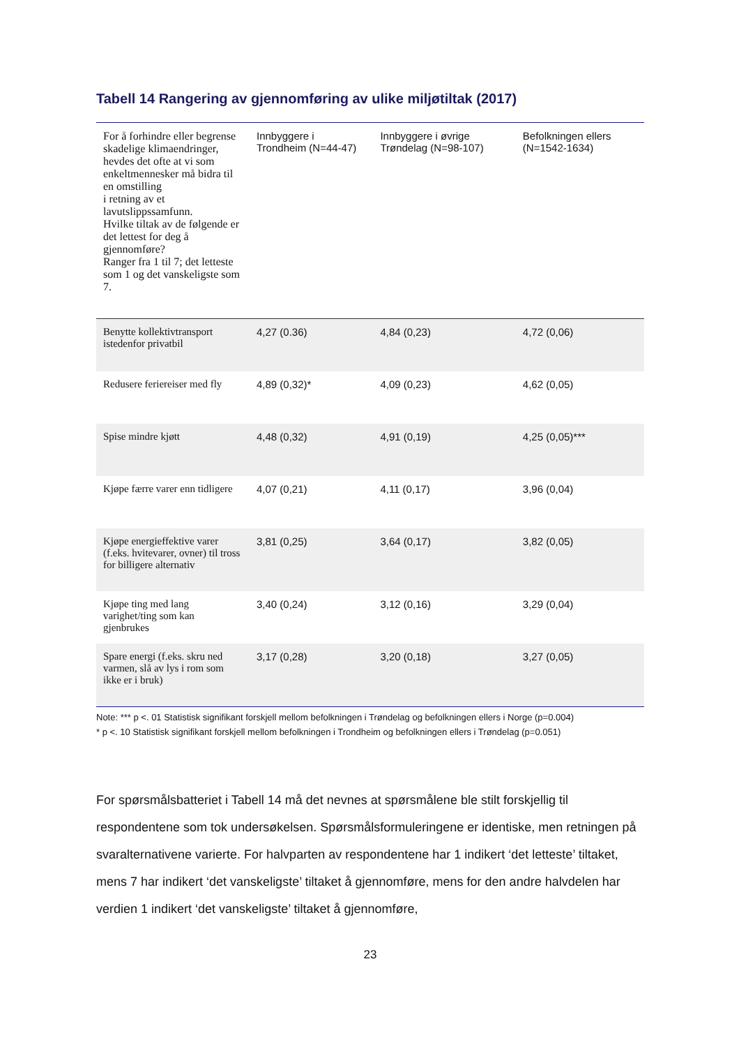Tabell 14 Rangering av gjennomføring av ulike miljøtiltak (2017)
| For å forhindre eller begrense skadelige klimaendringer, hevdes det ofte at vi som enkeltmennesker må bidra til en omstilling i retning av et lavutslippssamfunn. Hvilke tiltak av de følgende er det lettest for deg å gjennomføre? Ranger fra 1 til 7; det letteste som 1 og det vanskeligste som 7. | Innbyggere i Trondheim (N=44-47) | Innbyggere i øvrige Trøndelag (N=98-107) | Befolkningen ellers (N=1542-1634) |
| --- | --- | --- | --- |
| Benytte kollektivtransport istedenfor privatbil | 4,27 (0.36) | 4,84 (0,23) | 4,72 (0,06) |
| Redusere feriereiser med fly | 4,89 (0,32)* | 4,09 (0,23) | 4,62 (0,05) |
| Spise mindre kjøtt | 4,48 (0,32) | 4,91 (0,19) | 4,25 (0,05)*** |
| Kjøpe færre varer enn tidligere | 4,07 (0,21) | 4,11 (0,17) | 3,96 (0,04) |
| Kjøpe energieffektive varer (f.eks. hvitevarer, ovner) til tross for billigere alternativ | 3,81 (0,25) | 3,64 (0,17) | 3,82 (0,05) |
| Kjøpe ting med lang varighet/ting som kan gjenbrukes | 3,40 (0,24) | 3,12 (0,16) | 3,29 (0,04) |
| Spare energi (f.eks. skru ned varmen, slå av lys i rom som ikke er i bruk) | 3,17 (0,28) | 3,20 (0,18) | 3,27 (0,05) |
Note: *** p <. 01 Statistisk signifikant forskjell mellom befolkningen i Trøndelag og befolkningen ellers i Norge (p=0.004)
* p <. 10 Statistisk signifikant forskjell mellom befolkningen i Trondheim og befolkningen ellers i Trøndelag (p=0.051)
For spørsmålsbatteriet i Tabell 14 må det nevnes at spørsmålene ble stilt forskjellig til respondentene som tok undersøkelsen. Spørsmålsformuleringene er identiske, men retningen på svaralternativene varierte. For halvparten av respondentene har 1 indikert ‘det letteste’ tiltaket, mens 7 har indikert ‘det vanskeligste’ tiltaket å gjennomføre, mens for den andre halvdelen har verdien 1 indikert ‘det vanskeligste’ tiltaket å gjennomføre,
23